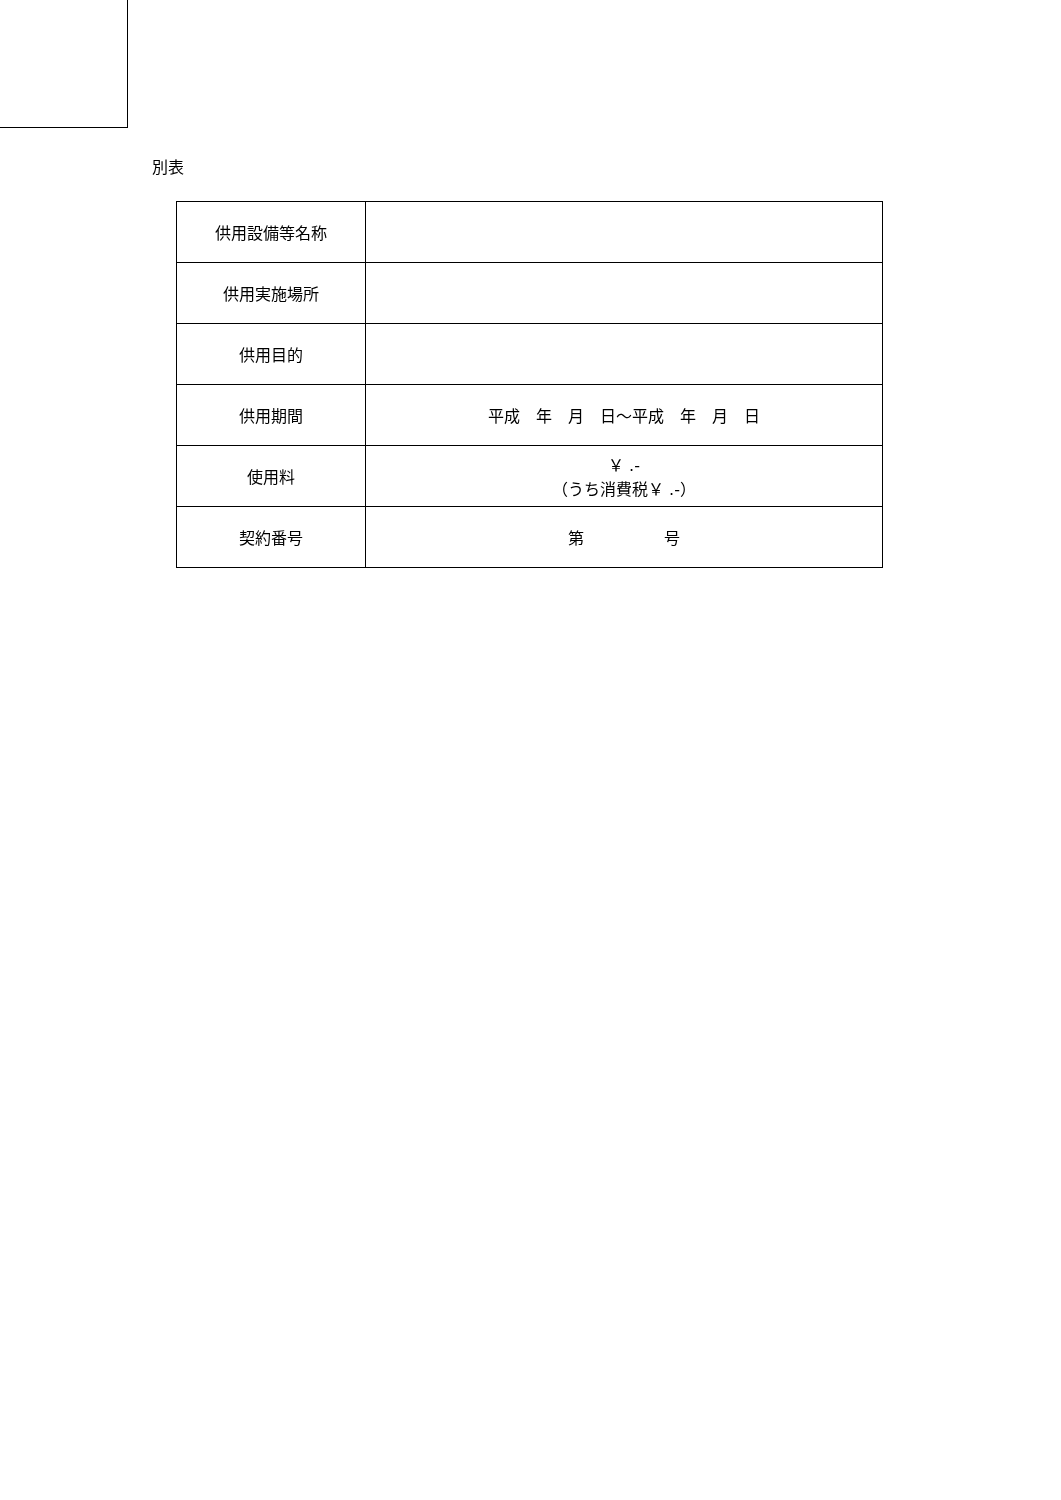別表
| 供用設備等名称 | |
| 供用実施場所 | |
| 供用目的 | |
| 供用期間 | 平成 年 月 日～平成 年 月 日 |
| 使用料 | ￥ .- （うち消費税￥ .-） |
| 契約番号 | 第 号 |